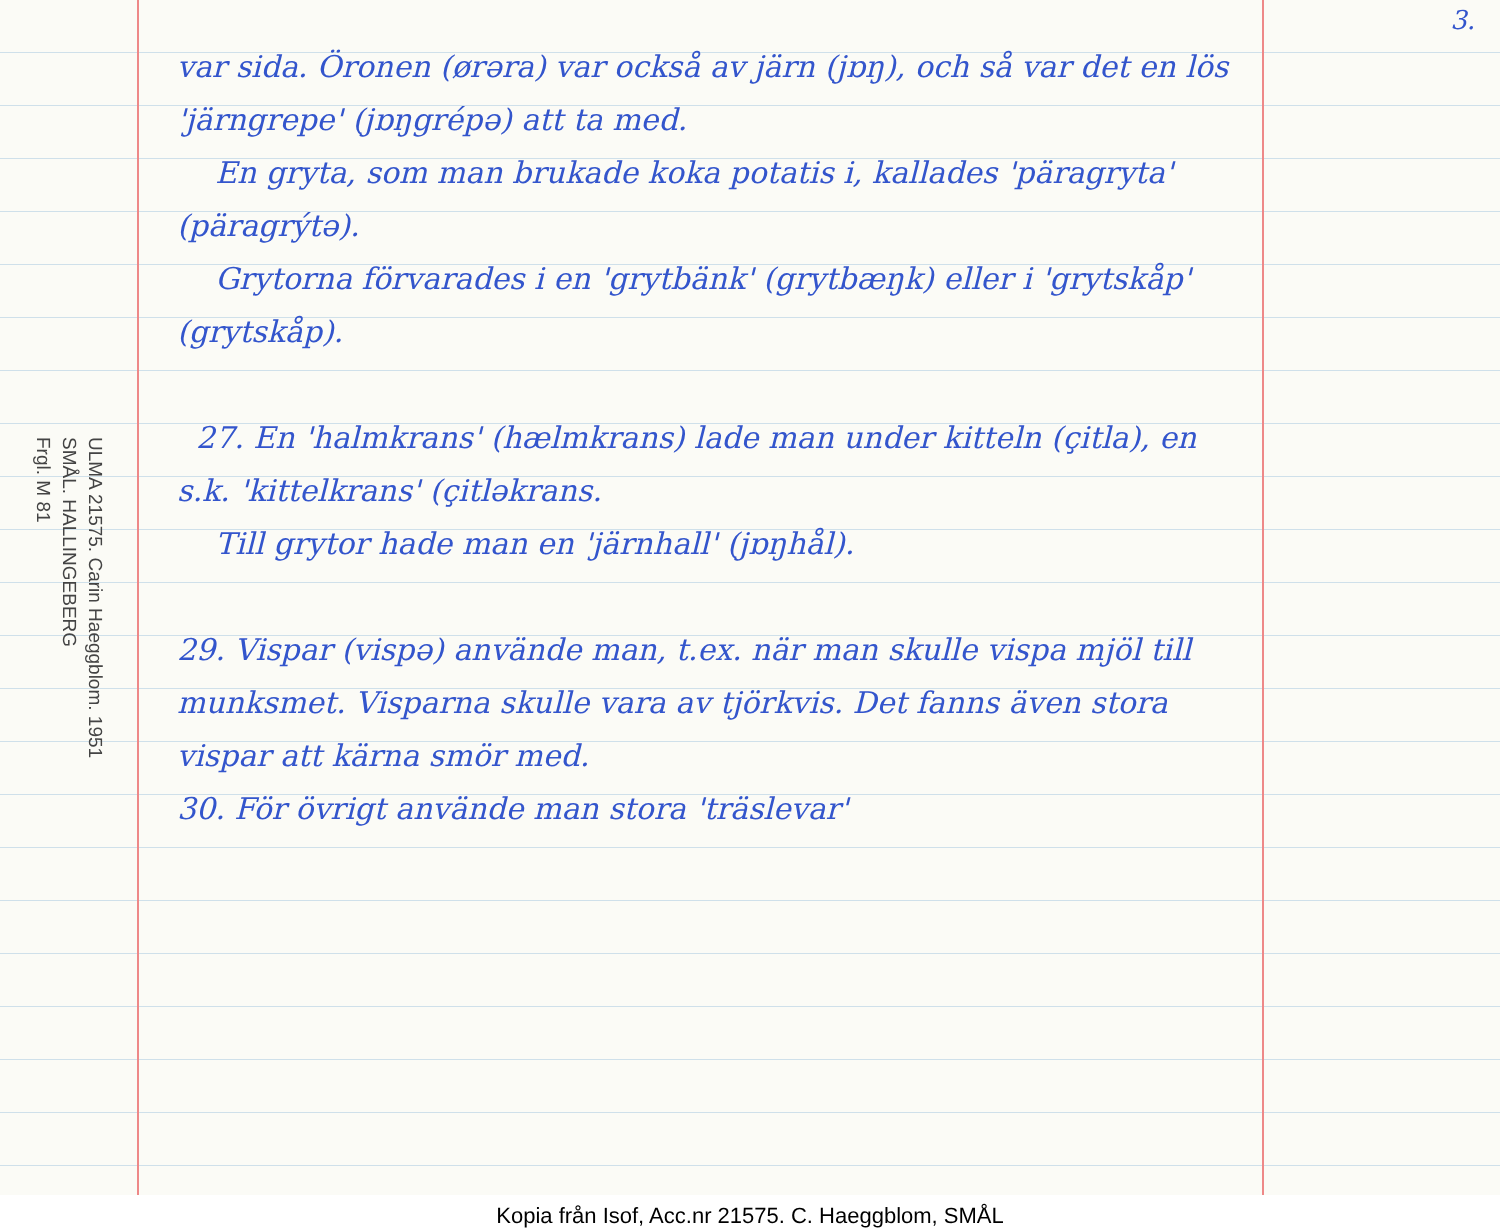ULMA 21575. Carin Haeggblom. 1951
SMÅL. HALLINGEBERG
Frgl. M 81
var sida. Öronen (ørəra) var också av järn (jɒŋ), och så var det en lös 'järngrepe' (jɒŋgrépə) att ta med.
En gryta, som man brukade koka potatis i, kallades 'päragryta' (päragrýtə).
Grytorna förvarades i en 'grytbänk' (grytbæŋk) eller i 'grytskåp' (grytskåp).
27. En 'halmkrans' (hælmkrans) lade man under kitteln (çitla), en s.k. 'kittelkrans' (çitləkrans.
Till grytor hade man en 'järnhall' (jɒŋhål).
29. Vispar (vispə) använde man, t.ex. när man skulle vispa mjöl till munksmet. Visparna skulle vara av tjörkvis. Det fanns även stora vispar att kärna smör med.
30. För övrigt använde man stora 'träslevar'
3.
Kopia från Isof, Acc.nr 21575. C. Haeggblom, SMÅL